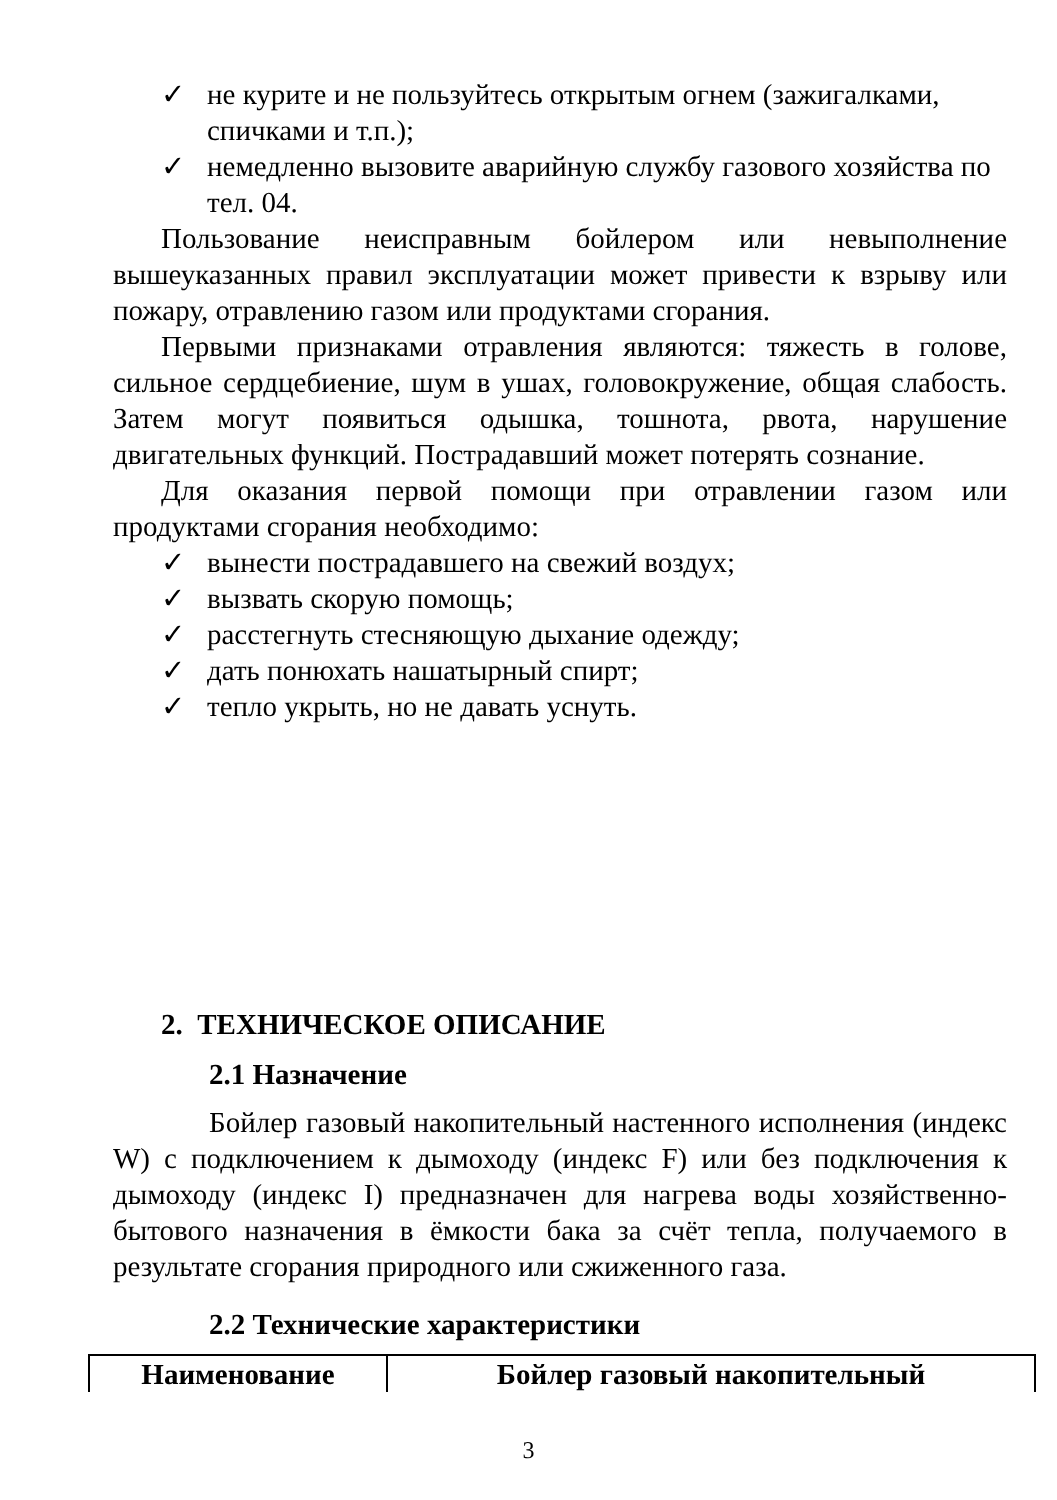✓ не курите и не пользуйтесь открытым огнем (зажигалками, спичками и т.п.);
✓ немедленно вызовите аварийную службу газового хозяйства по тел. 04.
Пользование неисправным бойлером или невыполнение вышеуказанных правил эксплуатации может привести к взрыву или пожару, отравлению газом или продуктами сгорания.
Первыми признаками отравления являются: тяжесть в голове, сильное сердцебиение, шум в ушах, головокружение, общая слабость. Затем могут появиться одышка, тошнота, рвота, нарушение двигательных функций. Пострадавший может потерять сознание.
Для оказания первой помощи при отравлении газом или продуктами сгорания необходимо:
✓ вынести пострадавшего на свежий воздух;
✓ вызвать скорую помощь;
✓ расстегнуть стесняющую дыхание одежду;
✓ дать понюхать нашатырный спирт;
✓ тепло укрыть, но не давать уснуть.
2. ТЕХНИЧЕСКОЕ ОПИСАНИЕ
2.1 Назначение
Бойлер газовый накопительный настенного исполнения (индекс W) с подключением к дымоходу (индекс F) или без подключения к дымоходу (индекс I) предназначен для нагрева воды хозяйственно-бытового назначения в ёмкости бака за счёт тепла, получаемого в результате сгорания природного или сжиженного газа.
2.2 Технические характеристики
| Наименование | Бойлер газовый накопительный |
3